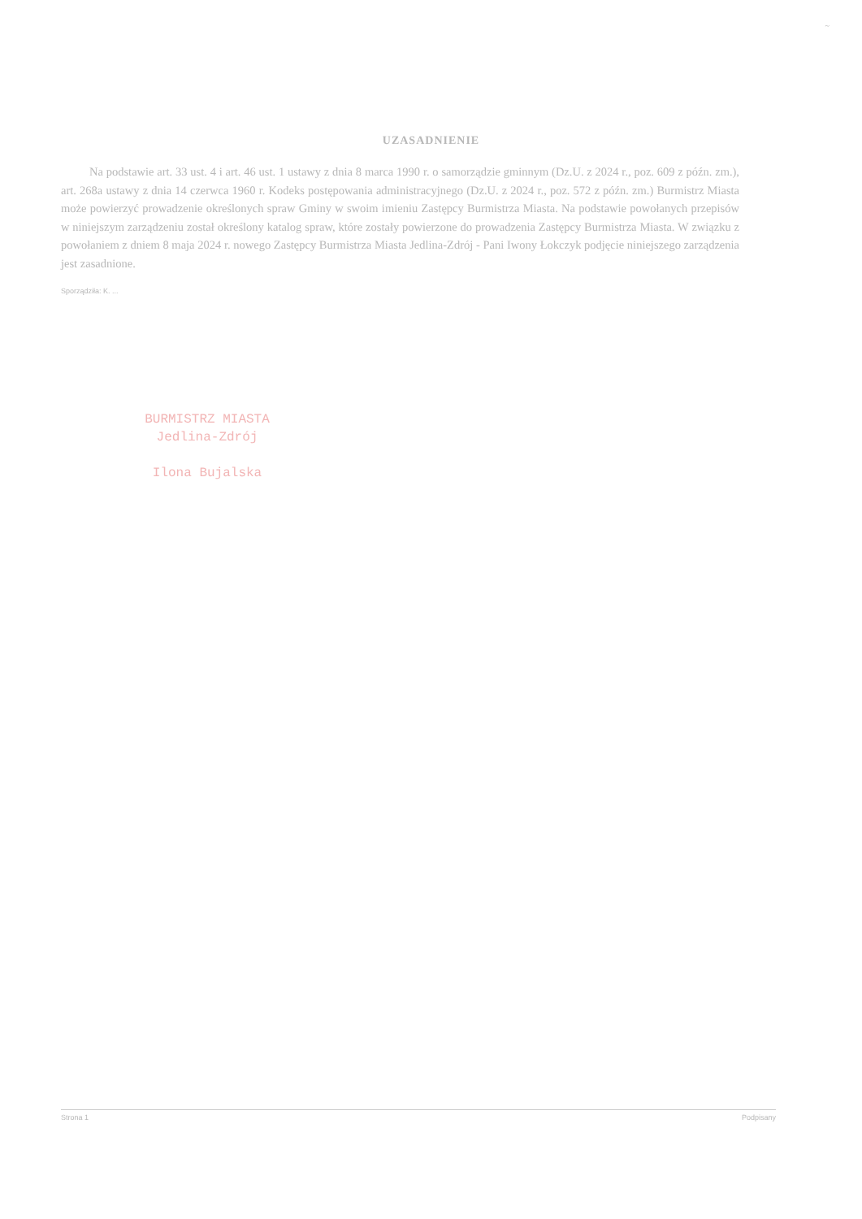~
UZASADNIENIE
Na podstawie art. 33 ust. 4 i art. 46 ust. 1 ustawy z dnia 8 marca 1990 r. o samorządzie gminnym (Dz.U. z 2024 r., poz. 609 z późn. zm.), art. 268a ustawy z dnia 14 czerwca 1960 r. Kodeks postępowania administracyjnego (Dz.U. z 2024 r., poz. 572 z późn. zm.) Burmistrz Miasta może powierzyć prowadzenie określonych spraw Gminy w swoim imieniu Zastępcy Burmistrza Miasta. Na podstawie powołanych przepisów w niniejszym zarządzeniu został określony katalog spraw, które zostały powierzone do prowadzenia Zastępcy Burmistrza Miasta. W związku z powołaniem z dniem 8 maja 2024 r. nowego Zastępcy Burmistrza Miasta Jedlina-Zdrój - Pani Iwony Łokczyk podjęcie niniejszego zarządzenia jest zasadnione.
Sporządziła: K. ...
BURMISTRZ MIASTA
Jedlina-Zdrój
Ilona Bujalska
Strona 1 Podpisany